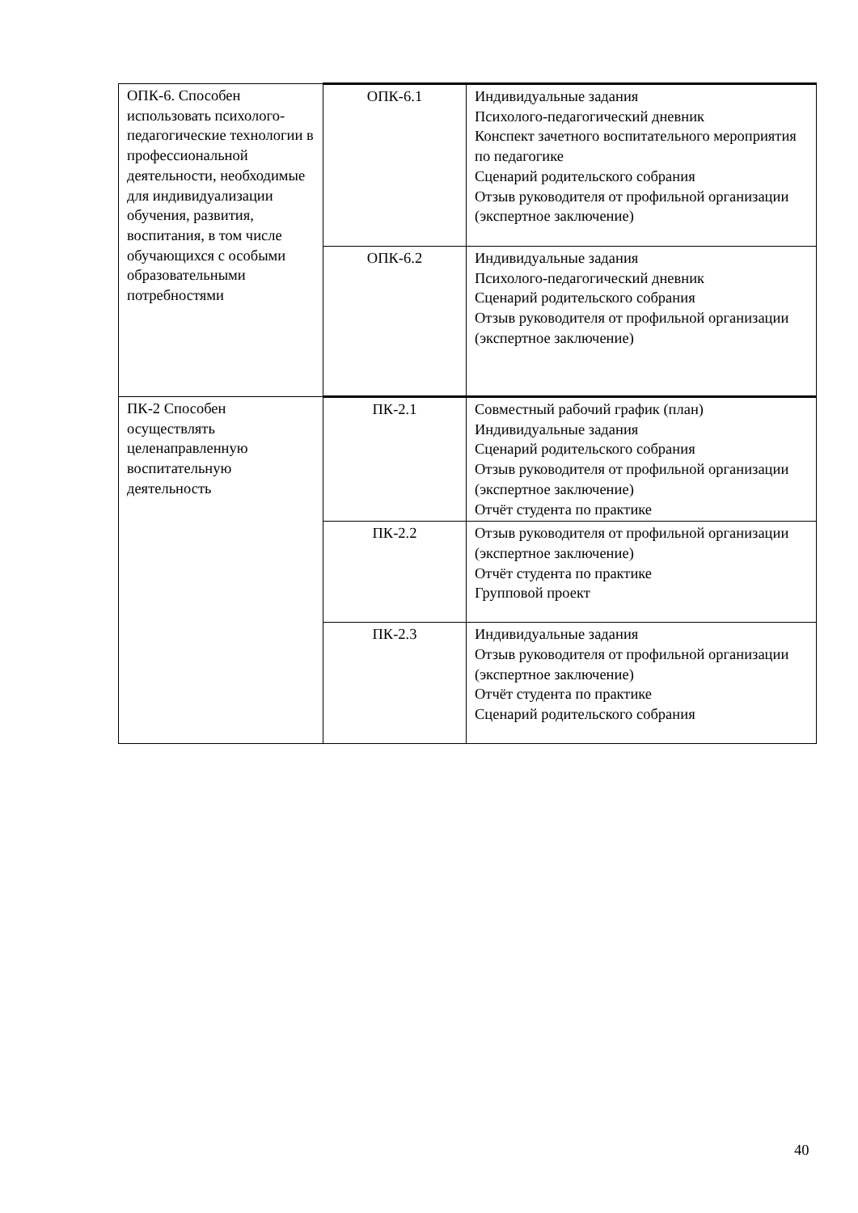| ОПК-6. Способен использовать психолого-педагогические технологии в профессиональной деятельности, необходимые для индивидуализации обучения, развития, воспитания, в том числе обучающихся с особыми образовательными потребностями | ОПК-6.1 | Индивидуальные задания Психолого-педагогический дневник Конспект зачетного воспитательного мероприятия по педагогике Сценарий родительского собрания Отзыв руководителя от профильной организации (экспертное заключение) |
| | ОПК-6.2 | Индивидуальные задания Психолого-педагогический дневник Сценарий родительского собрания Отзыв руководителя от профильной организации (экспертное заключение) |
| ПК-2 Способен осуществлять целенаправленную воспитательную деятельность | ПК-2.1 | Совместный рабочий график (план) Индивидуальные задания Сценарий родительского собрания Отзыв руководителя от профильной организации (экспертное заключение) Отчёт студента по практике |
| | ПК-2.2 | Отзыв руководителя от профильной организации (экспертное заключение) Отчёт студента по практике Групповой проект |
| | ПК-2.3 | Индивидуальные задания Отзыв руководителя от профильной организации (экспертное заключение) Отчёт студента по практике Сценарий родительского собрания |
40